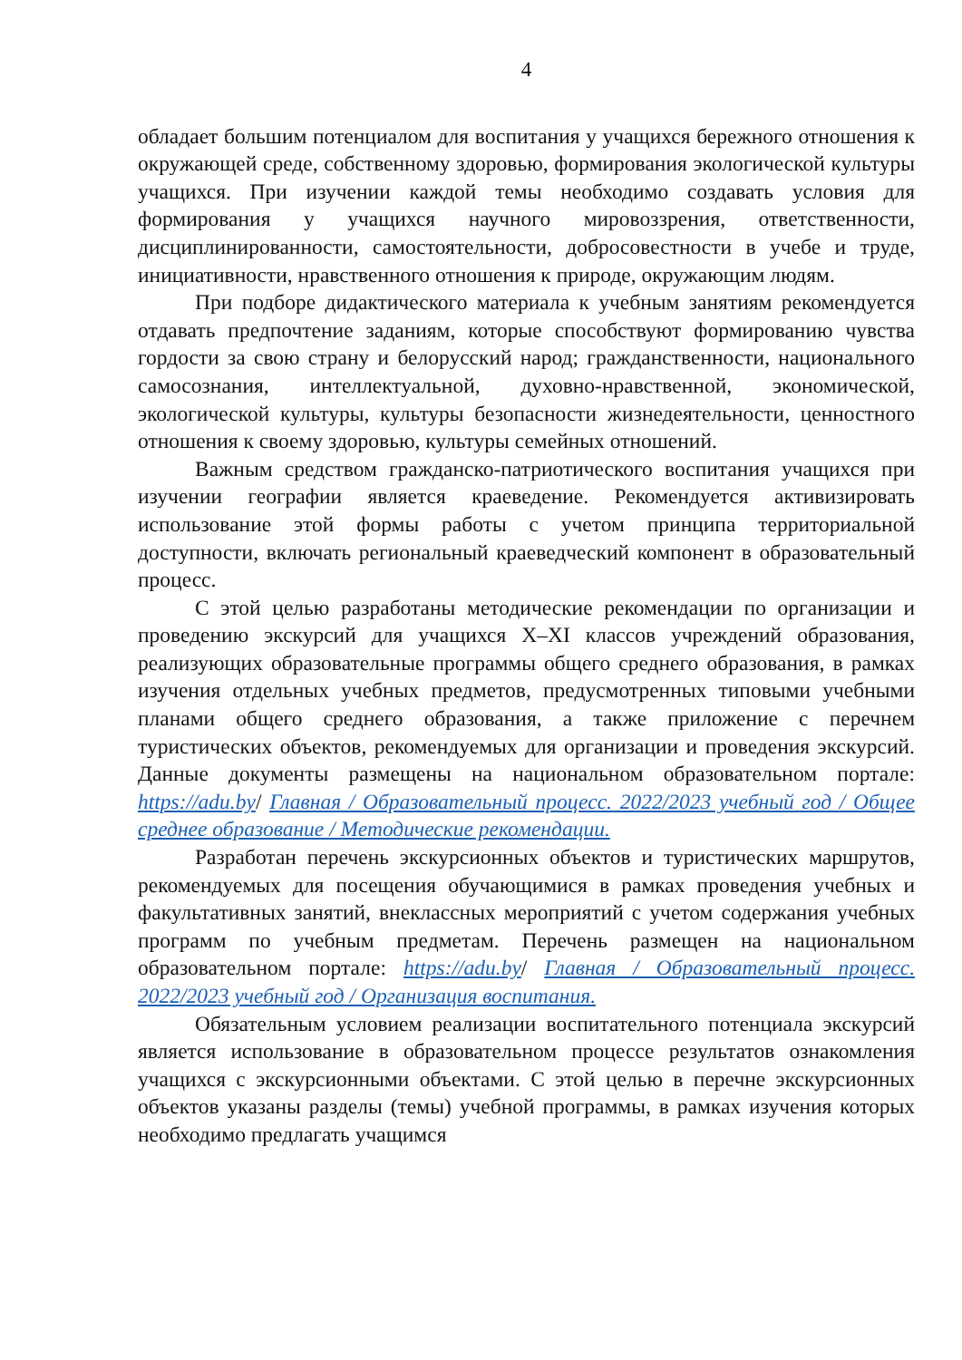4
обладает большим потенциалом для воспитания у учащихся бережного отношения к окружающей среде, собственному здоровью, формирования экологической культуры учащихся. При изучении каждой темы необходимо создавать условия для формирования у учащихся научного мировоззрения, ответственности, дисциплинированности, самостоятельности, добросовестности в учебе и труде, инициативности, нравственного отношения к природе, окружающим людям.
При подборе дидактического материала к учебным занятиям рекомендуется отдавать предпочтение заданиям, которые способствуют формированию чувства гордости за свою страну и белорусский народ; гражданственности, национального самосознания, интеллектуальной, духовно-нравственной, экономической, экологической культуры, культуры безопасности жизнедеятельности, ценностного отношения к своему здоровью, культуры семейных отношений.
Важным средством гражданско-патриотического воспитания учащихся при изучении географии является краеведение. Рекомендуется активизировать использование этой формы работы с учетом принципа территориальной доступности, включать региональный краеведческий компонент в образовательный процесс.
С этой целью разработаны методические рекомендации по организации и проведению экскурсий для учащихся X–XI классов учреждений образования, реализующих образовательные программы общего среднего образования, в рамках изучения отдельных учебных предметов, предусмотренных типовыми учебными планами общего среднего образования, а также приложение с перечнем туристических объектов, рекомендуемых для организации и проведения экскурсий. Данные документы размещены на национальном образовательном портале: https://adu.by/ Главная / Образовательный процесс. 2022/2023 учебный год / Общее среднее образование / Методические рекомендации.
Разработан перечень экскурсионных объектов и туристических маршрутов, рекомендуемых для посещения обучающимися в рамках проведения учебных и факультативных занятий, внеклассных мероприятий с учетом содержания учебных программ по учебным предметам. Перечень размещен на национальном образовательном портале: https://adu.by/ Главная / Образовательный процесс. 2022/2023 учебный год / Организация воспитания.
Обязательным условием реализации воспитательного потенциала экскурсий является использование в образовательном процессе результатов ознакомления учащихся с экскурсионными объектами. С этой целью в перечне экскурсионных объектов указаны разделы (темы) учебной программы, в рамках изучения которых необходимо предлагать учащимся